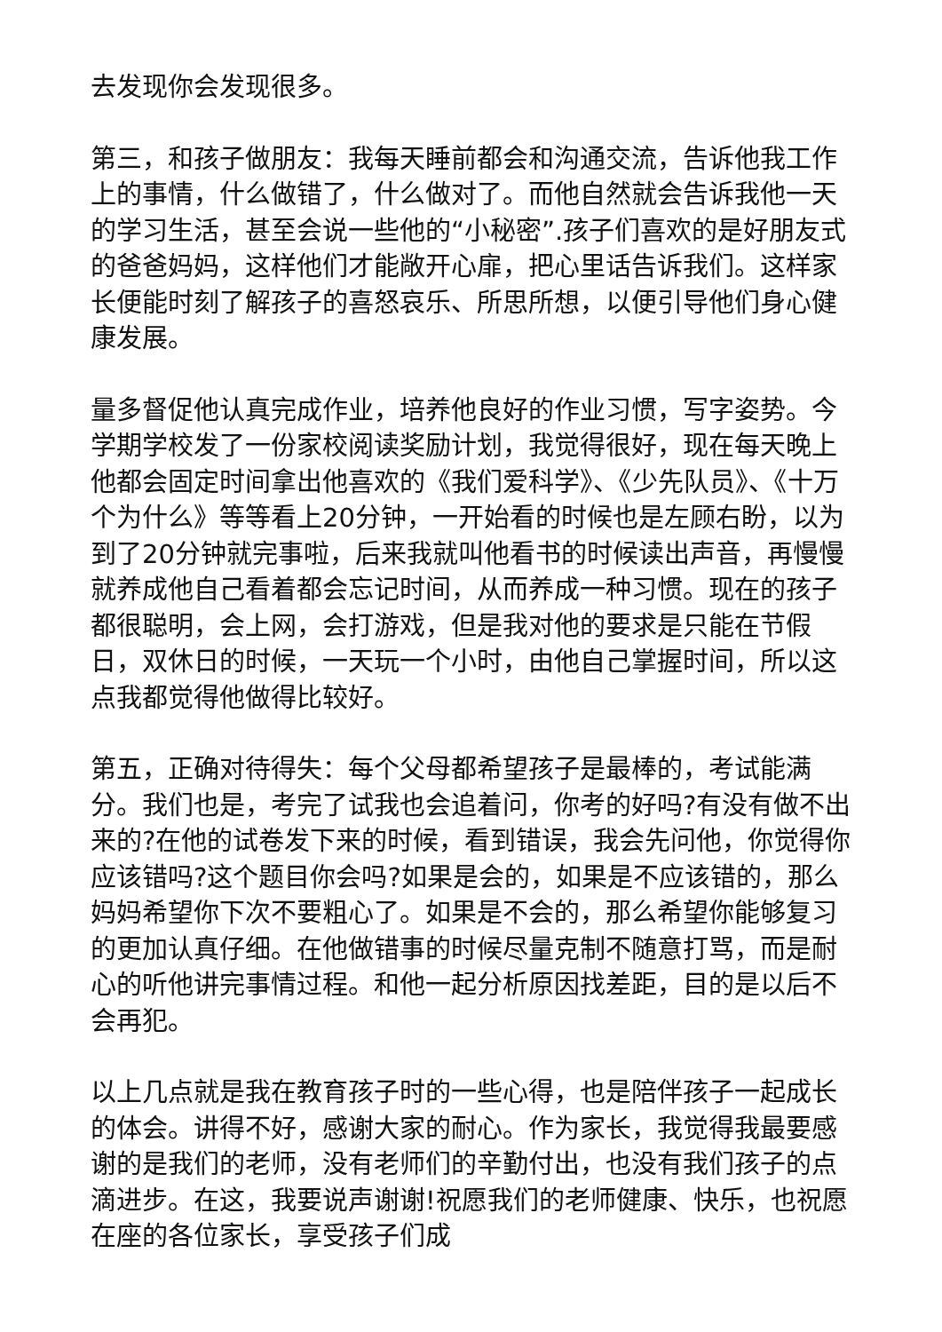去发现你会发现很多。
第三，和孩子做朋友：我每天睡前都会和沟通交流，告诉他我工作上的事情，什么做错了，什么做对了。而他自然就会告诉我他一天的学习生活，甚至会说一些他的“小秘密”.孩子们喜欢的是好朋友式的爸爸妈妈，这样他们才能敞开心扉，把心里话告诉我们。这样家长便能时刻了解孩子的喜怒哀乐、所思所想，以便引导他们身心健康发展。
量多督促他认真完成作业，培养他良好的作业习惯，写字姿势。今学期学校发了一份家校阅读奖励计划，我觉得很好，现在每天晚上他都会固定时间拿出他喜欢的《我们爱科学》、《少先队员》、《十万个为什么》等等看上20分钟，一开始看的时候也是左顾右盼，以为到了20分钟就完事啦，后来我就叫他看书的时候读出声音，再慢慢就养成他自己看着都会忘记时间，从而养成一种习惯。现在的孩子都很聪明，会上网，会打游戏，但是我对他的要求是只能在节假日，双休日的时候，一天玩一个小时，由他自己掌握时间，所以这点我都觉得他做得比较好。
第五，正确对待得失：每个父母都希望孩子是最棒的，考试能满分。我们也是，考完了试我也会追着问，你考的好吗?有没有做不出来的?在他的试卷发下来的时候，看到错误，我会先问他，你觉得你应该错吗?这个题目你会吗?如果是会的，如果是不应该错的，那么妈妈希望你下次不要粗心了。如果是不会的，那么希望你能够复习的更加认真仔细。在他做错事的时候尽量克制不随意打骂，而是耐心的听他讲完事情过程。和他一起分析原因找差距，目的是以后不会再犯。
以上几点就是我在教育孩子时的一些心得，也是陪伴孩子一起成长的体会。讲得不好，感谢大家的耐心。作为家长，我觉得我最要感谢的是我们的老师，没有老师们的辛勤付出，也没有我们孩子的点滴进步。在这，我要说声谢谢!祝愿我们的老师健康、快乐，也祝愿在座的各位家长，享受孩子们成